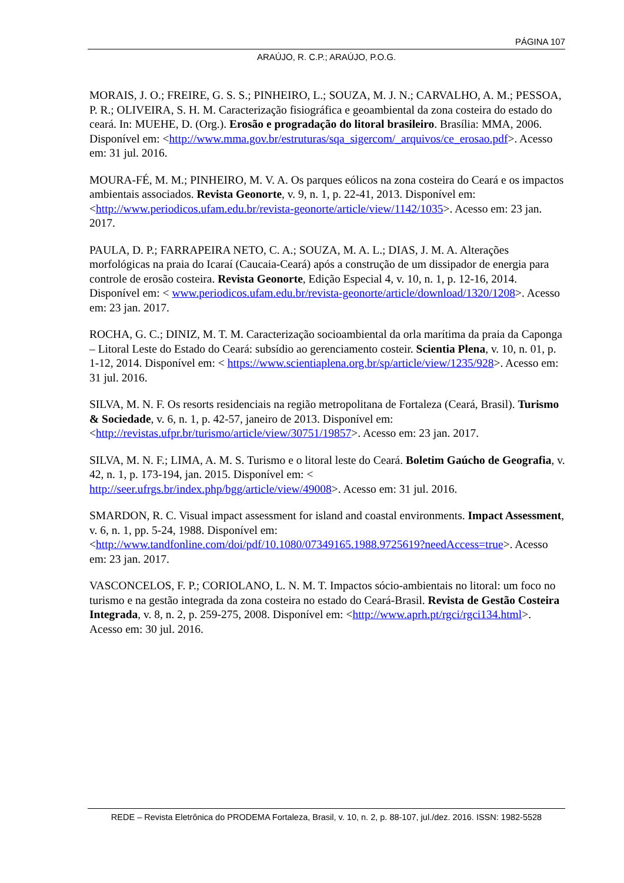PÁGINA 107
ARAÚJO, R. C.P.; ARAÚJO, P.O.G.
MORAIS, J. O.; FREIRE, G. S. S.; PINHEIRO, L.; SOUZA, M. J. N.; CARVALHO, A. M.; PESSOA, P. R.; OLIVEIRA, S. H. M. Caracterização fisiográfica e geoambiental da zona costeira do estado do ceará. In: MUEHE, D. (Org.). Erosão e progradação do litoral brasileiro. Brasília: MMA, 2006. Disponível em: <http://www.mma.gov.br/estruturas/sqa_sigercom/_arquivos/ce_erosao.pdf>. Acesso em: 31 jul. 2016.
MOURA-FÉ, M. M.; PINHEIRO, M. V. A. Os parques eólicos na zona costeira do Ceará e os impactos ambientais associados. Revista Geonorte, v. 9, n. 1, p. 22-41, 2013. Disponível em: <http://www.periodicos.ufam.edu.br/revista-geonorte/article/view/1142/1035>. Acesso em: 23 jan. 2017.
PAULA, D. P.; FARRAPEIRA NETO, C. A.; SOUZA, M. A. L.; DIAS, J. M. A. Alterações morfológicas na praia do Icaraí (Caucaia-Ceará) após a construção de um dissipador de energia para controle de erosão costeira. Revista Geonorte, Edição Especial 4, v. 10, n. 1, p. 12-16, 2014. Disponível em: < www.periodicos.ufam.edu.br/revista-geonorte/article/download/1320/1208>. Acesso em: 23 jan. 2017.
ROCHA, G. C.; DINIZ, M. T. M. Caracterização socioambiental da orla marítima da praia da Caponga – Litoral Leste do Estado do Ceará: subsídio ao gerenciamento costeir. Scientia Plena, v. 10, n. 01, p. 1-12, 2014. Disponível em: < https://www.scientiaplena.org.br/sp/article/view/1235/928>. Acesso em: 31 jul. 2016.
SILVA, M. N. F. Os resorts residenciais na região metropolitana de Fortaleza (Ceará, Brasil). Turismo & Sociedade, v. 6, n. 1, p. 42-57, janeiro de 2013. Disponível em: <http://revistas.ufpr.br/turismo/article/view/30751/19857>. Acesso em: 23 jan. 2017.
SILVA, M. N. F.; LIMA, A. M. S. Turismo e o litoral leste do Ceará. Boletim Gaúcho de Geografia, v. 42, n. 1, p. 173-194, jan. 2015. Disponível em: < http://seer.ufrgs.br/index.php/bgg/article/view/49008>. Acesso em: 31 jul. 2016.
SMARDON, R. C. Visual impact assessment for island and coastal environments. Impact Assessment, v. 6, n. 1, pp. 5-24, 1988. Disponível em: <http://www.tandfonline.com/doi/pdf/10.1080/07349165.1988.9725619?needAccess=true>. Acesso em: 23 jan. 2017.
VASCONCELOS, F. P.; CORIOLANO, L. N. M. T. Impactos sócio-ambientais no litoral: um foco no turismo e na gestão integrada da zona costeira no estado do Ceará-Brasil. Revista de Gestão Costeira Integrada, v. 8, n. 2, p. 259-275, 2008. Disponível em: <http://www.aprh.pt/rgci/rgci134.html>. Acesso em: 30 jul. 2016.
REDE – Revista Eletrônica do PRODEMA Fortaleza, Brasil, v. 10, n. 2, p. 88-107, jul./dez. 2016. ISSN: 1982-5528